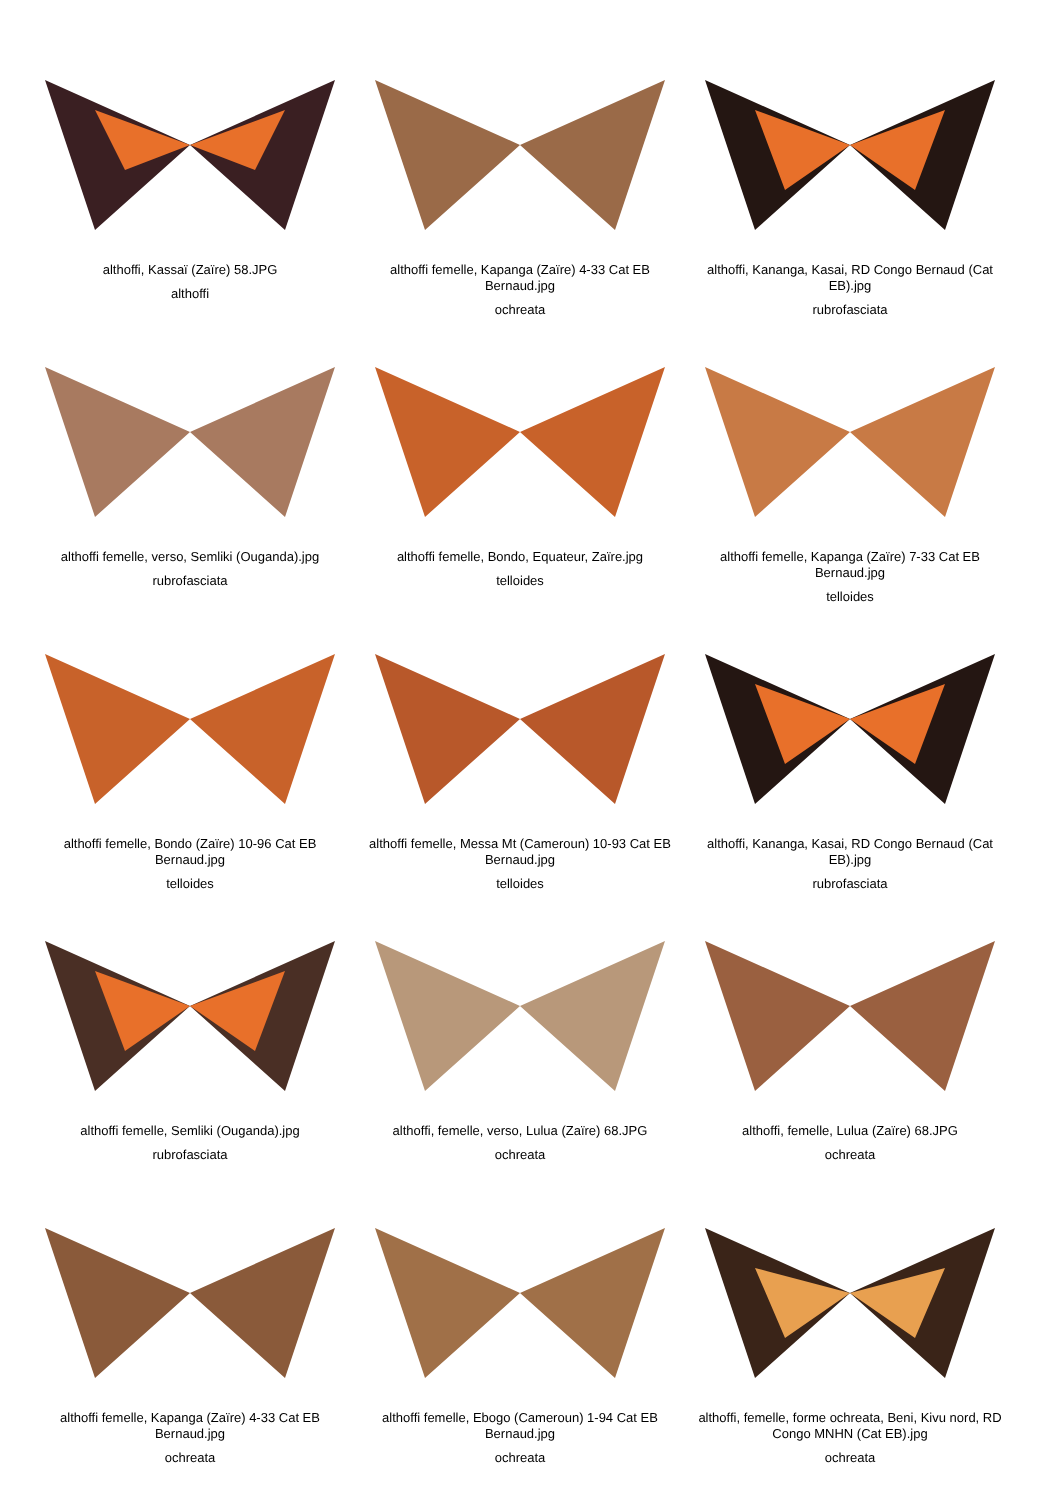althoffi, Kassaï (Zaïre) 58.JPG
althoffi
althoffi femelle, Kapanga (Zaïre) 4-33 Cat EB Bernaud.jpg
ochreata
althoffi, Kananga, Kasai, RD Congo Bernaud (Cat EB).jpg
rubrofasciata
althoffi femelle, verso, Semliki (Ouganda).jpg
rubrofasciata
althoffi femelle, Bondo, Equateur, Zaïre.jpg
telloides
althoffi femelle, Kapanga (Zaïre) 7-33 Cat EB Bernaud.jpg
telloides
althoffi femelle, Bondo (Zaïre) 10-96 Cat EB Bernaud.jpg
telloides
althoffi femelle, Messa Mt (Cameroun) 10-93 Cat EB Bernaud.jpg
telloides
althoffi, Kananga, Kasai, RD Congo Bernaud (Cat EB).jpg
rubrofasciata
althoffi femelle, Semliki (Ouganda).jpg
rubrofasciata
althoffi, femelle, verso, Lulua (Zaïre) 68.JPG
ochreata
althoffi, femelle, Lulua (Zaïre) 68.JPG
ochreata
althoffi femelle, Kapanga (Zaïre) 4-33 Cat EB Bernaud.jpg
ochreata
althoffi femelle, Ebogo (Cameroun) 1-94 Cat EB Bernaud.jpg
ochreata
althoffi, femelle, forme ochreata, Beni, Kivu nord, RD Congo MNHN (Cat EB).jpg
ochreata